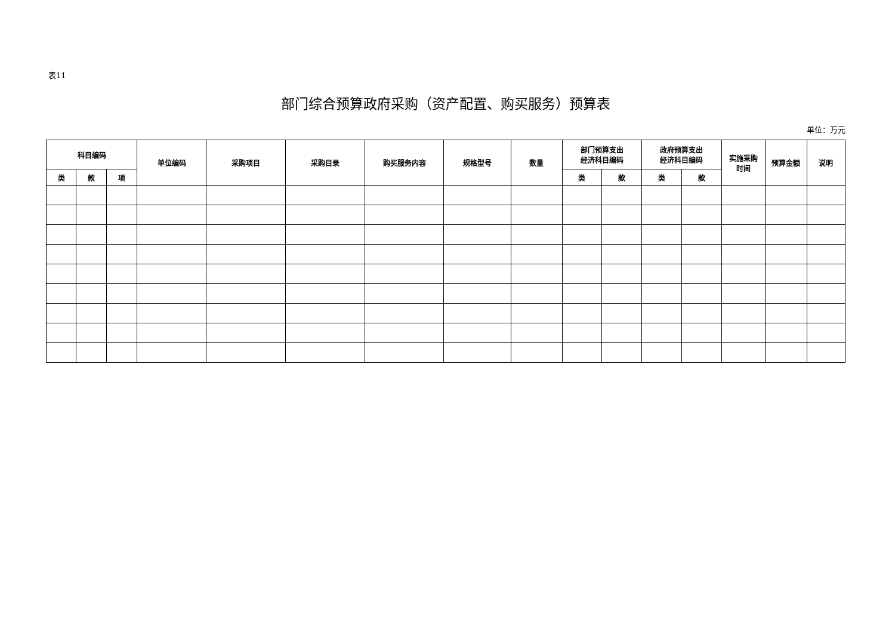表11
部门综合预算政府采购（资产配置、购买服务）预算表
单位：万元
| 科目编码 | | | 单位编码 | 采购项目 | 采购目录 | 购买服务内容 | 规格型号 | 数量 | 部门预算支出 经济科目编码 | | 政府预算支出 经济科目编码 | | 实施采购 时间 | 预算金额 | 说明 |
| --- | --- | --- | --- | --- | --- | --- | --- | --- | --- | --- | --- | --- | --- | --- | --- |
| 类 | 款 | 项 | | | | | | | 类 | 款 | 类 | 款 | | | |